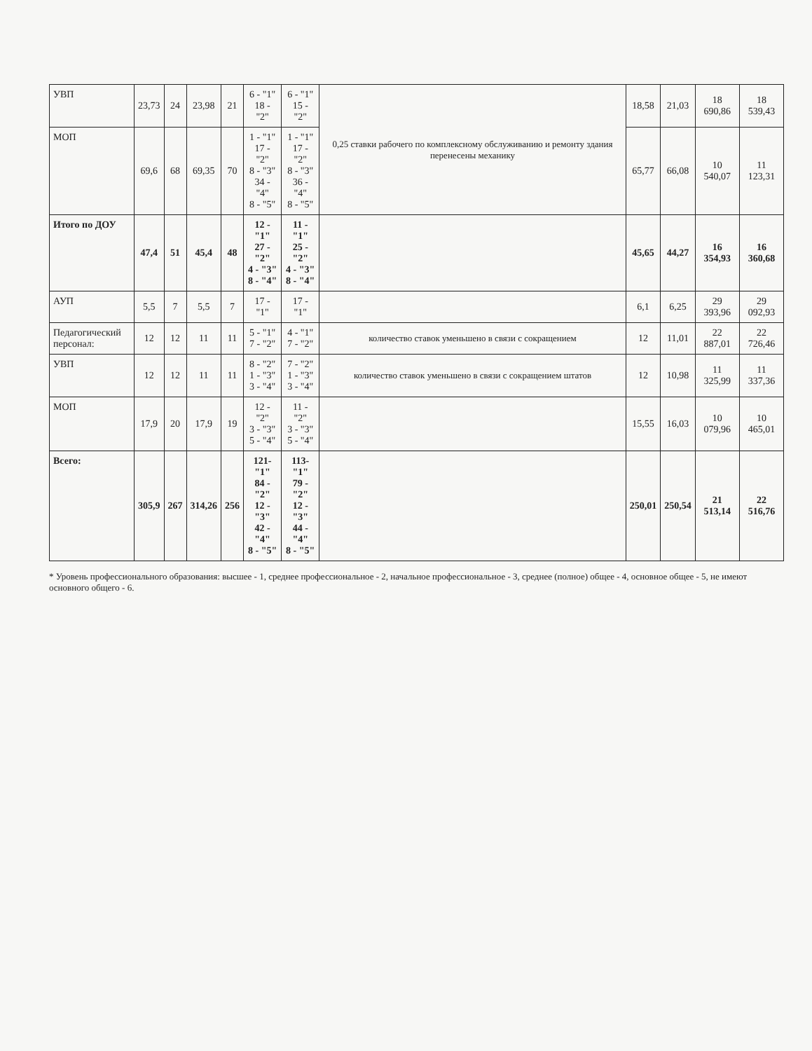| УВП | 23,73 | 24 | 23,98 | 21 | 6 - "1" 18 - "2" | 6 - "1" 15 - "2" | 0,25 ставки рабочего по комплексному обслуживанию и ремонту здания перенесены механику | 18,58 | 21,03 | 18 690,86 | 18 539,43 |
| МОП | 69,6 | 68 | 69,35 | 70 | 1 - "1" 17 - "2" 8 - "3" 34 - "4" 8 - "5" | 1 - "1" 17 - "2" 8 - "3" 36 - "4" 8 - "5" | | 65,77 | 66,08 | 10 540,07 | 11 123,31 |
| Итого по ДОУ | 47,4 | 51 | 45,4 | 48 | 12 - "1" 27 - "2" 4 - "3" 8 - "4" | 11 - "1" 25 - "2" 4 - "3" 8 - "4" | | 45,65 | 44,27 | 16 354,93 | 16 360,68 |
| АУП | 5,5 | 7 | 5,5 | 7 | 17 - "1" | 17 - "1" | | 6,1 | 6,25 | 29 393,96 | 29 092,93 |
| Педагогический персонал: | 12 | 12 | 11 | 11 | 5 - "1" 7 - "2" | 4 - "1" 7 - "2" | количество ставок уменьшено в связи с сокращением | 12 | 11,01 | 22 887,01 | 22 726,46 |
| УВП | 12 | 12 | 11 | 11 | 8 - "2" 1 - "3" 3 - "4" | 7 - "2" 1 - "3" 3 - "4" | количество ставок уменьшено в связи с сокращением штатов | 12 | 10,98 | 11 325,99 | 11 337,36 |
| МОП | 17,9 | 20 | 17,9 | 19 | 12 - "2" 3 - "3" 5 - "4" | 11 - "2" 3 - "3" 5 - "4" | | 15,55 | 16,03 | 10 079,96 | 10 465,01 |
| Всего: | 305,9 | 267 | 314,26 | 256 | 121-"1" 84 - "2" 12 - "3" 42 - "4" 8 - "5" | 113-"1" 79 - "2" 12 - "3" 44 - "4" 8 - "5" | | 250,01 | 250,54 | 21 513,14 | 22 516,76 |
* Уровень профессионального образования: высшее - 1, среднее профессиональное - 2, начальное профессиональное - 3, среднее (полное) общее - 4, основное общее - 5, не имеют основного общего - 6.